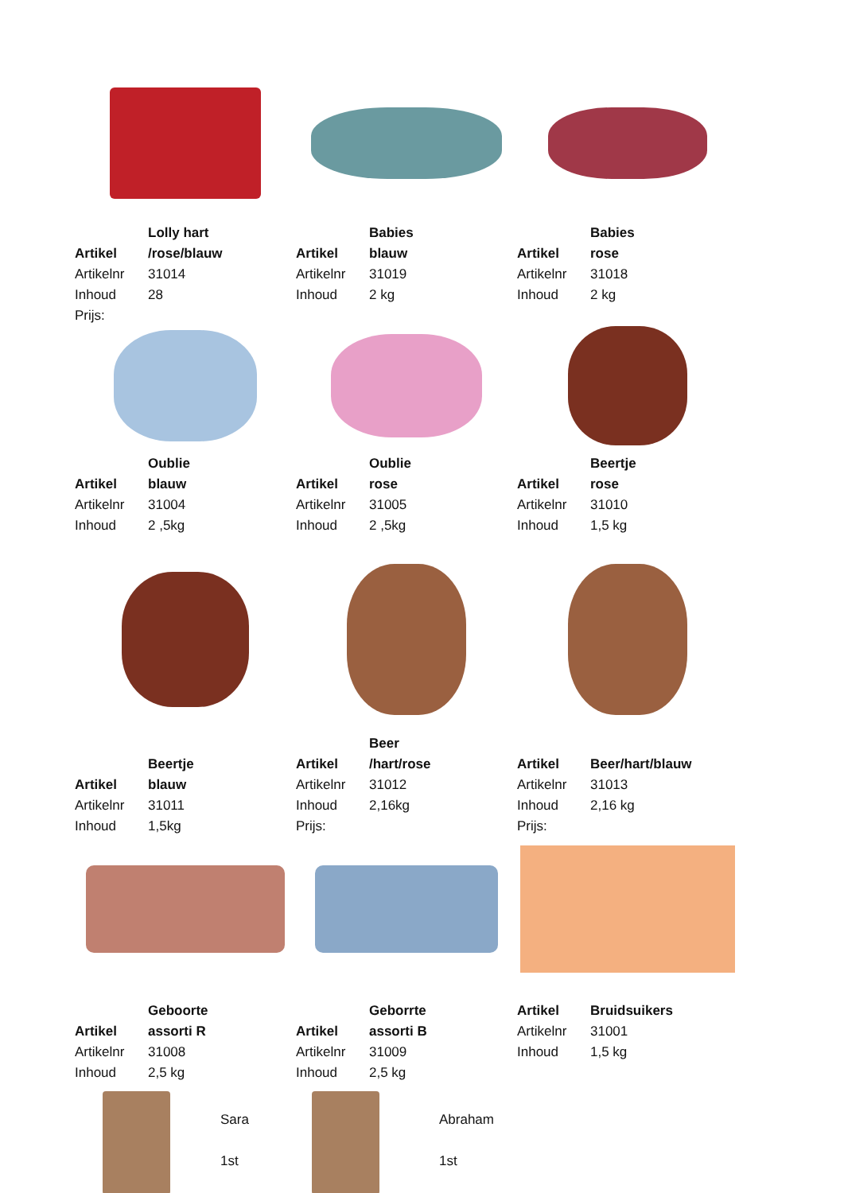Artikel Lolly hart /rose/blauw
Artikelnr 31014
Inhoud 28
Prijs:
Artikel Babies blauw
Artikelnr 31019
Inhoud 2 kg
Artikel Babies rose
Artikelnr 31018
Inhoud 2 kg
Artikel Oublie blauw
Artikelnr 31004
Inhoud 2 ,5kg
Artikel Oublie rose
Artikelnr 31005
Inhoud 2 ,5kg
Artikel Beertje rose
Artikelnr 31010
Inhoud 1,5 kg
Artikel Beertje blauw
Artikelnr 31011
Inhoud 1,5kg
Artikel Beer /hart/rose
Artikelnr 31012
Inhoud 2,16kg
Prijs:
Artikel Beer/hart/blauw
Artikelnr 31013
Inhoud 2,16 kg
Prijs:
Artikel Geboorte assorti R
Artikelnr 31008
Inhoud 2,5 kg
Artikel Geborrte assorti B
Artikelnr 31009
Inhoud 2,5 kg
Artikel Bruidsuikers
Artikelnr 31001
Inhoud 1,5 kg
Sara
1st
Abraham
1st